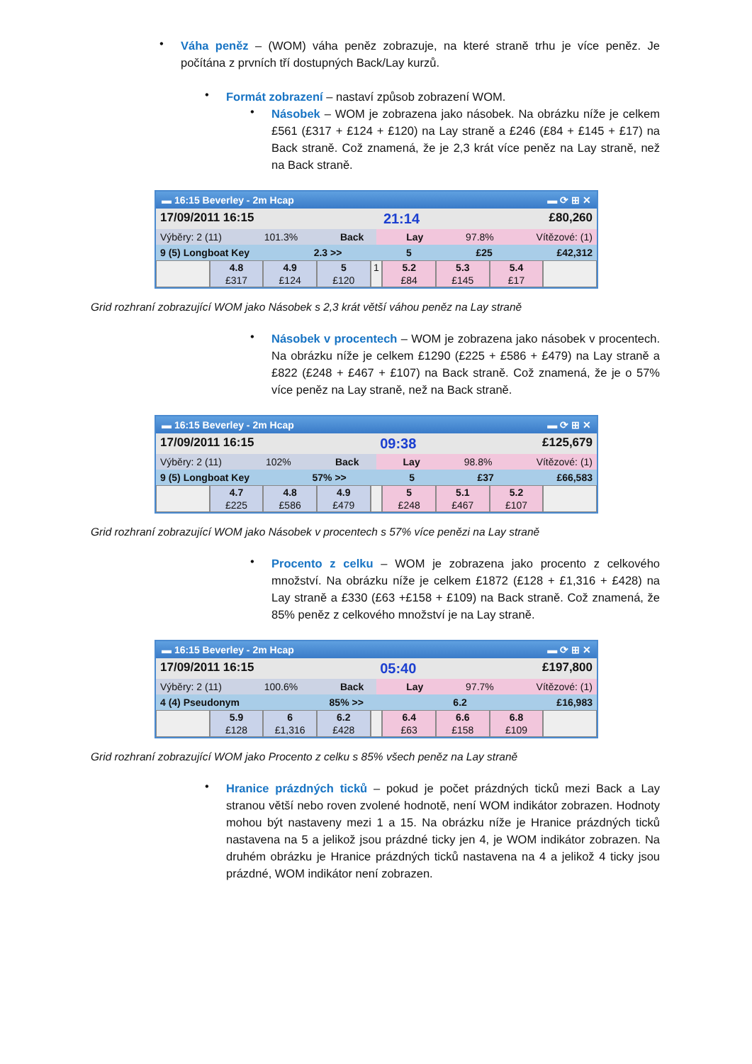•
Váha peněz – (WOM) váha peněz zobrazuje, na které straně trhu je více peněz. Je počítána z prvních tří dostupných Back/Lay kurzů.
•
Formát zobrazení – nastaví způsob zobrazení WOM.
•
Násobek – WOM je zobrazena jako násobek. Na obrázku níže je celkem £561 (£317 + £124 + £120) na Lay straně a £246 (£84 + £145 + £17) na Back straně. Což znamená, že je 2,3 krát více peněz na Lay straně, než na Back straně.
▬ 16:15 Beverley - 2m Hcap ▬ ⟳ ⊞ ✕
17/09/2011 16:15 21:14 £80,260
Výběry: 2 (11) 101.3% Back Lay 97.8% Vítězové: (1)
9 (5) Longboat Key 2.3 >> 5 £25 £42,312
4.8
£317
4.9
£124
5
£120
1 5.2
£84
5.3
£145
5.4
£17
Grid rozhraní zobrazující WOM jako Násobek s 2,3 krát větší váhou peněz na Lay straně
•
Násobek v procentech – WOM je zobrazena jako násobek v procentech. Na obrázku níže je celkem £1290 (£225 + £586 + £479) na Lay straně a £822 (£248 + £467 + £107) na Back straně. Což znamená, že je o 57% více peněz na Lay straně, než na Back straně.
▬ 16:15 Beverley - 2m Hcap ▬ ⟳ ⊞ ✕
17/09/2011 16:15 09:38 £125,679
Výběry: 2 (11) 102% Back Lay 98.8% Vítězové: (1)
9 (5) Longboat Key 57% >> 5 £37 £66,583
4.7
£225
4.8
£586
4.9
£479
5
£248
5.1
£467
5.2
£107
Grid rozhraní zobrazující WOM jako Násobek v procentech s 57% více penězi na Lay straně
•
Procento z celku – WOM je zobrazena jako procento z celkového množství. Na obrázku níže je celkem £1872 (£128 + £1,316 + £428) na Lay straně a £330 (£63 +£158 + £109) na Back straně. Což znamená, že 85% peněz z celkového množství je na Lay straně.
▬ 16:15 Beverley - 2m Hcap ▬ ⟳ ⊞ ✕
17/09/2011 16:15 05:40 £197,800
Výběry: 2 (11) 100.6% Back Lay 97.7% Vítězové: (1)
4 (4) Pseudonym 85% >> 6.2 £16,983
5.9
£128
6
£1,316
6.2
£428
6.4
£63
6.6
£158
6.8
£109
Grid rozhraní zobrazující WOM jako Procento z celku s 85% všech peněz na Lay straně
•
Hranice prázdných ticků – pokud je počet prázdných ticků mezi Back a Lay stranou větší nebo roven zvolené hodnotě, není WOM indikátor zobrazen. Hodnoty mohou být nastaveny mezi 1 a 15. Na obrázku níže je Hranice prázdných ticků nastavena na 5 a jelikož jsou prázdné ticky jen 4, je WOM indikátor zobrazen. Na druhém obrázku je Hranice prázdných ticků nastavena na 4 a jelikož 4 ticky jsou prázdné, WOM indikátor není zobrazen.